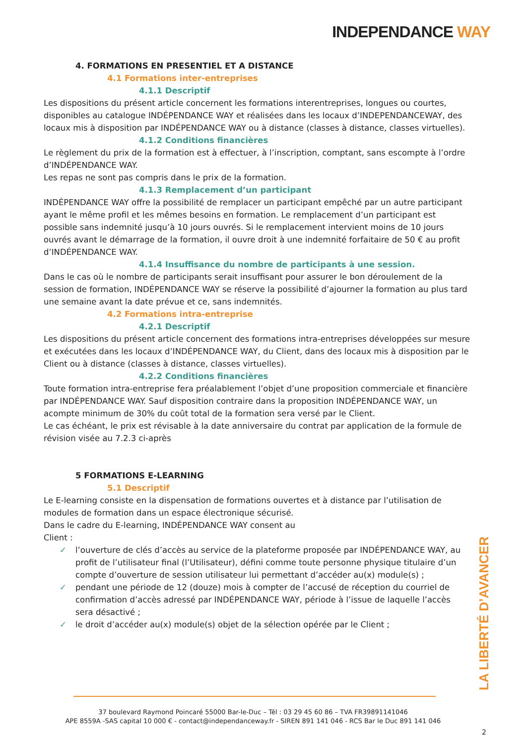INDEPENDANCE WAY
4. FORMATIONS EN PRESENTIEL ET A DISTANCE
4.1 Formations inter-entreprises
4.1.1 Descriptif
Les dispositions du présent article concernent les formations interentreprises, longues ou courtes, disponibles au catalogue INDÉPENDANCE WAY et réalisées dans les locaux d’INDEPENDANCEWAY, des locaux mis à disposition par INDÉPENDANCE WAY ou à distance (classes à distance, classes virtuelles).
4.1.2 Conditions financières
Le règlement du prix de la formation est à effectuer, à l’inscription, comptant, sans escompte à l’ordre d’INDÉPENDANCE WAY.
Les repas ne sont pas compris dans le prix de la formation.
4.1.3 Remplacement d’un participant
INDÉPENDANCE WAY offre la possibilité de remplacer un participant empêché par un autre participant ayant le même profil et les mêmes besoins en formation. Le remplacement d’un participant est possible sans indemnité jusqu’à 10 jours ouvrés. Si le remplacement intervient moins de 10 jours ouvrés avant le démarrage de la formation, il ouvre droit à une indemnité forfaitaire de 50 € au profit d’INDÉPENDANCE WAY.
4.1.4 Insuffisance du nombre de participants à une session.
Dans le cas où le nombre de participants serait insuffisant pour assurer le bon déroulement de la session de formation, INDÉPENDANCE WAY se réserve la possibilité d’ajourner la formation au plus tard une semaine avant la date prévue et ce, sans indemnités.
4.2 Formations intra-entreprise
4.2.1 Descriptif
Les dispositions du présent article concernent des formations intra-entreprises développées sur mesure et exécutées dans les locaux d’INDÉPENDANCE WAY, du Client, dans des locaux mis à disposition par le Client ou à distance (classes à distance, classes virtuelles).
4.2.2 Conditions financières
Toute formation intra-entreprise fera préalablement l’objet d’une proposition commerciale et financière par INDÉPENDANCE WAY. Sauf disposition contraire dans la proposition INDÉPENDANCE WAY, un acompte minimum de 30% du coût total de la formation sera versé par le Client.
Le cas échéant, le prix est révisable à la date anniversaire du contrat par application de la formule de révision visée au 7.2.3 ci-après
5 FORMATIONS E-LEARNING
5.1 Descriptif
Le E-learning consiste en la dispensation de formations ouvertes et à distance par l’utilisation de modules de formation dans un espace électronique sécurisé.
Dans le cadre du E-learning, INDÉPENDANCE WAY consent au
Client :
✓ l’ouverture de clés d’accès au service de la plateforme proposée par INDÉPENDANCE WAY, au profit de l’utilisateur final (l’Utilisateur), défini comme toute personne physique titulaire d’un compte d’ouverture de session utilisateur lui permettant d’accéder au(x) module(s) ;
✓ pendant une période de 12 (douze) mois à compter de l’accusé de réception du courriel de confirmation d’accès adressé par INDÉPENDANCE WAY, période à l’issue de laquelle l’accès sera désactivé ;
✓ le droit d’accéder au(x) module(s) objet de la sélection opérée par le Client ;
LA LIBERTÉ D’AVANCER
37 boulevard Raymond Poincaré 55000 Bar-le-Duc – Tél : 03 29 45 60 86 – TVA FR39891141046
APE 8559A -SAS capital 10 000 € - contact@independanceway.fr - SIREN 891 141 046 - RCS Bar le Duc 891 141 046
2